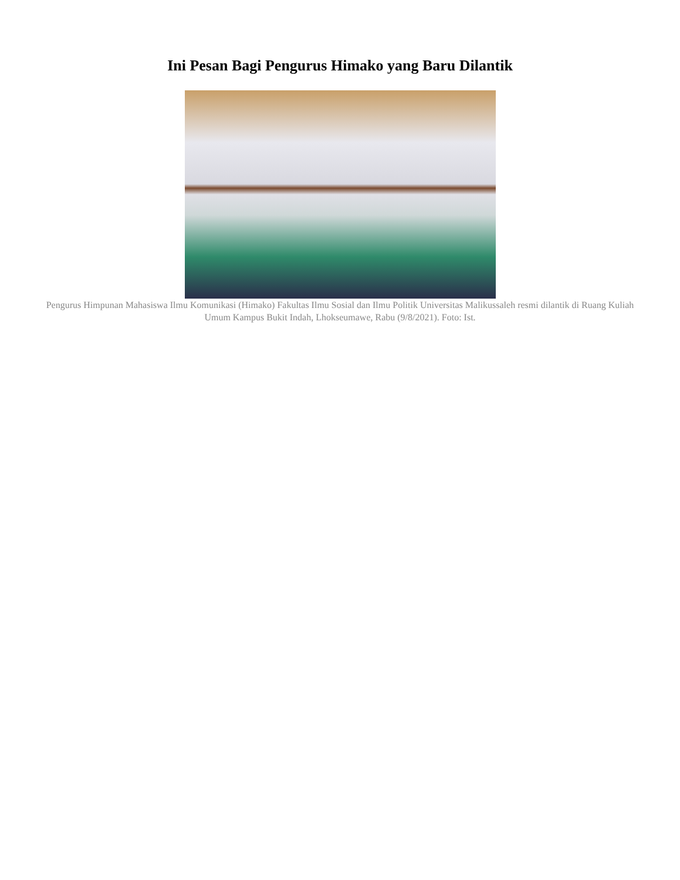Ini Pesan Bagi Pengurus Himako yang Baru Dilantik
Pengurus Himpunan Mahasiswa Ilmu Komunikasi (Himako) Fakultas Ilmu Sosial dan Ilmu Politik Universitas Malikussaleh resmi dilantik di Ruang Kuliah Umum Kampus Bukit Indah, Lhokseumawe, Rabu (9/8/2021). Foto: Ist.